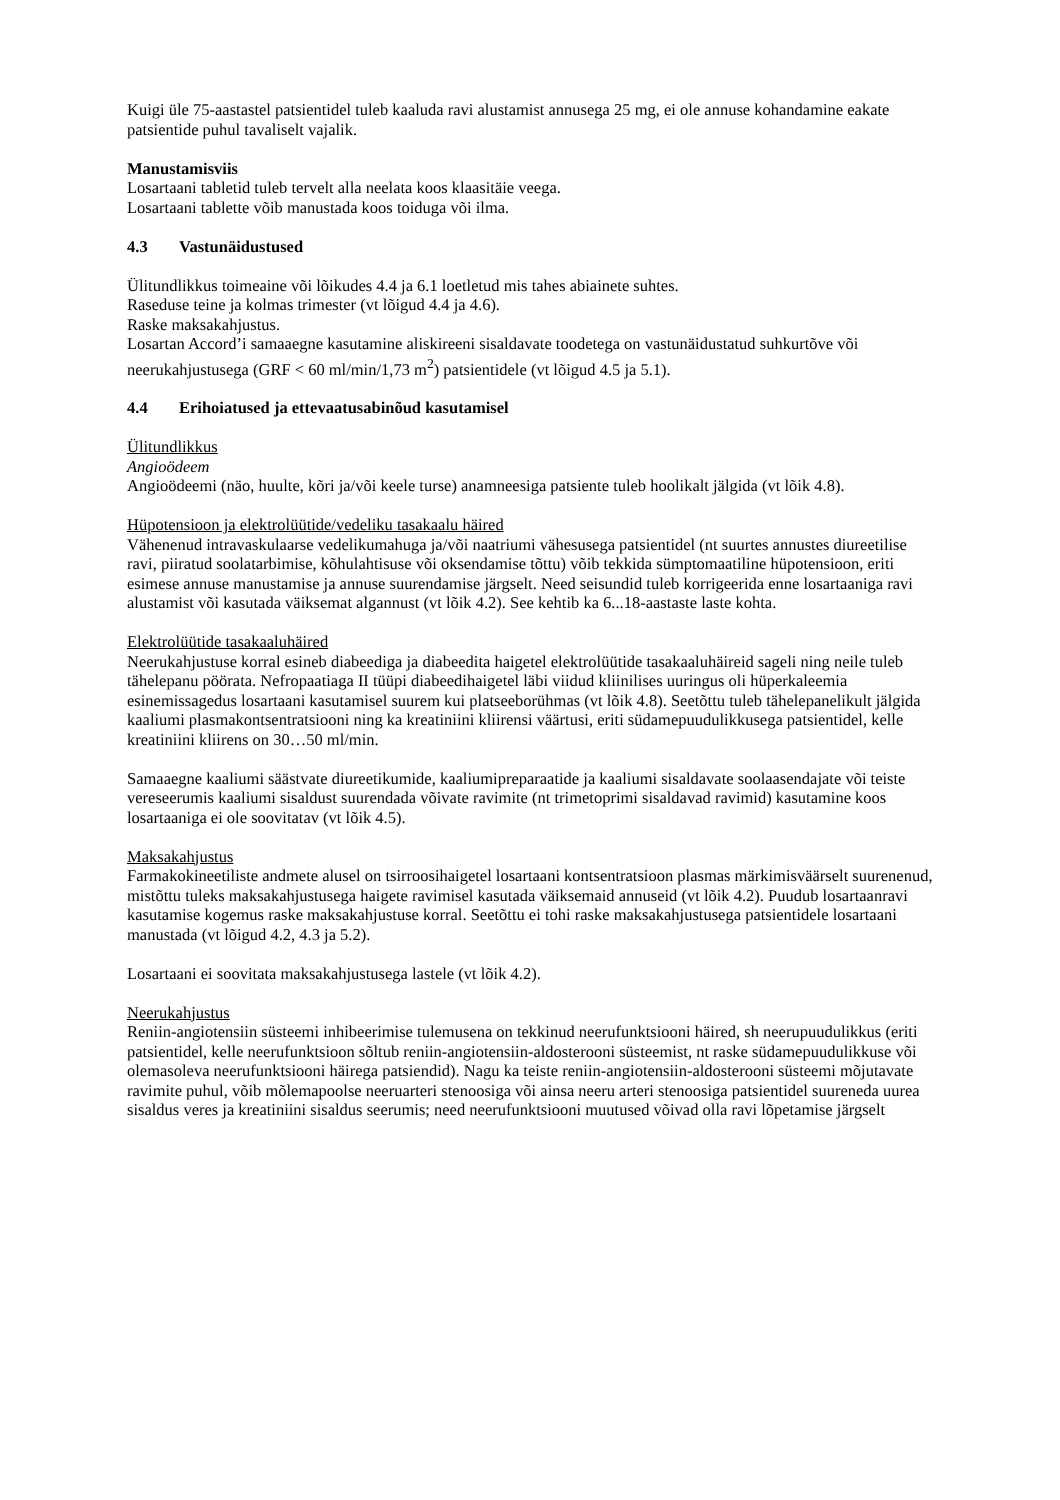Kuigi üle 75-aastastel patsientidel tuleb kaaluda ravi alustamist annusega 25 mg, ei ole annuse kohandamine eakate patsientide puhul tavaliselt vajalik.
Manustamisviis
Losartaani tabletid tuleb tervelt alla neelata koos klaasitäie veega.
Losartaani tablette võib manustada koos toiduga või ilma.
4.3 Vastunäidustused
Ülitundlikkus toimeaine või lõikudes 4.4 ja 6.1 loetletud mis tahes abiainete suhtes.
Raseduse teine ja kolmas trimester (vt lõigud 4.4 ja 4.6).
Raske maksakahjustus.
Losartan Accord’i samaaegne kasutamine aliskireeni sisaldavate toodetega on vastunäidustatud suhkurtõve või neerukahjustusega (GRF < 60 ml/min/1,73 m<sup>2</sup>) patsientidele (vt lõigud 4.5 ja 5.1).
4.4 Erihoiatused ja ettevaatusabinõud kasutamisel
Ülitundlikkus
Angioödeem
Angioödeemi (näo, huulte, kõri ja/või keele turse) anamneesiga patsiente tuleb hoolikalt jälgida (vt lõik 4.8).
Hüpotensioon ja elektrolüütide/vedeliku tasakaalu häired
Vähenenud intravaskulaarse vedelikumahuga ja/või naatriumi vähesusega patsientidel (nt suurtes annustes diureetilise ravi, piiratud soolatarbimise, kõhulahtisuse või oksendamise tõttu) võib tekkida sümptomaatiline hüpotensioon, eriti esimese annuse manustamise ja annuse suurendamise järgselt. Need seisundid tuleb korrigeerida enne losartaaniga ravi alustamist või kasutada väiksemat algannust (vt lõik 4.2). See kehtib ka 6...18-aastaste laste kohta.
Elektrolüütide tasakaaluhäired
Neerukahjustuse korral esineb diabeediga ja diabeedita haigetel elektrolüütide tasakaaluhäireid sageli ning neile tuleb tähelepanu pöörata. Nefropaatiaga II tüüpi diabeedihaigetel läbi viidud kliinilises uuringus oli hüperkaleemia esinemissagedus losartaani kasutamisel suurem kui platseeborühmas (vt lõik 4.8). Seetõttu tuleb tähelepanelikult jälgida kaaliumi plasmakontsentratsiooni ning ka kreatiniini kliirensi väärtusi, eriti südamepuudulikkusega patsientidel, kelle kreatiniini kliirens on 30…50 ml/min.
Samaaegne kaaliumi säästvate diureetikumide, kaaliumipreparaatide ja kaaliumi sisaldavate soolaasendajate või teiste vereseerumis kaaliumi sisaldust suurendada võivate ravimite (nt trimetoprimi sisaldavad ravimid) kasutamine koos losartaaniga ei ole soovitatav (vt lõik 4.5).
Maksakahjustus
Farmakokineetiliste andmete alusel on tsirroosihaigetel losartaani kontsentratsioon plasmas märkimisväärselt suurenenud, mistõttu tuleks maksakahjustusega haigete ravimisel kasutada väiksemaid annuseid (vt lõik 4.2). Puudub losartaanravi kasutamise kogemus raske maksakahjustuse korral. Seetõttu ei tohi raske maksakahjustusega patsientidele losartaani manustada (vt lõigud 4.2, 4.3 ja 5.2).
Losartaani ei soovitata maksakahjustusega lastele (vt lõik 4.2).
Neerukahjustus
Reniin-angiotensiin süsteemi inhibeerimise tulemusena on tekkinud neerufunktsiooni häired, sh neerupuudulikkus (eriti patsientidel, kelle neerufunktsioon sõltub reniin-angiotensiin-aldosterooni süsteemist, nt raske südamepuudulikkuse või olemasoleva neerufunktsiooni häirega patsiendid). Nagu ka teiste reniin-angiotensiin-aldosterooni süsteemi mõjutavate ravimite puhul, võib mõlemapoolse neeruarteri stenoosiga või ainsa neeru arteri stenoosiga patsientidel suureneda uurea sisaldus veres ja kreatiniini sisaldus seerumis; need neerufunktsiooni muutused võivad olla ravi lõpetamise järgselt